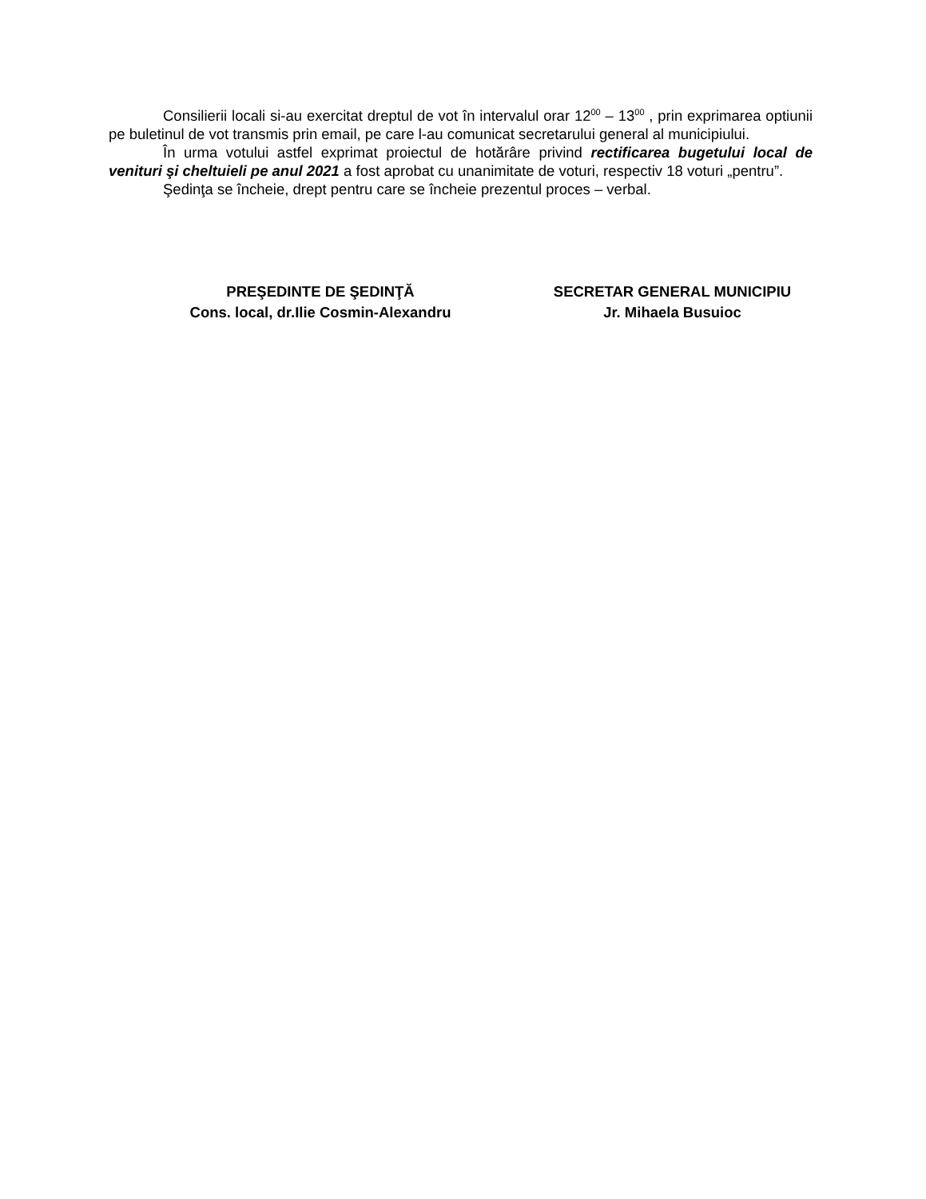Consilierii locali si-au exercitat dreptul de vot în intervalul orar 12<sup>00</sup> – 13<sup>00</sup> , prin exprimarea optiunii pe buletinul de vot transmis prin email, pe care l-au comunicat secretarului general al municipiului.
În urma votului astfel exprimat proiectul de hotărâre privind rectificarea bugetului local de venituri şi cheltuieli pe anul 2021 a fost aprobat cu unanimitate de voturi, respectiv 18 voturi „pentru”.
Şedinţa se încheie, drept pentru care se încheie prezentul proces – verbal.
PREŞEDINTE DE ŞEDINŢĂ
Cons. local, dr.Ilie Cosmin-Alexandru
SECRETAR GENERAL MUNICIPIU
Jr. Mihaela Busuioc